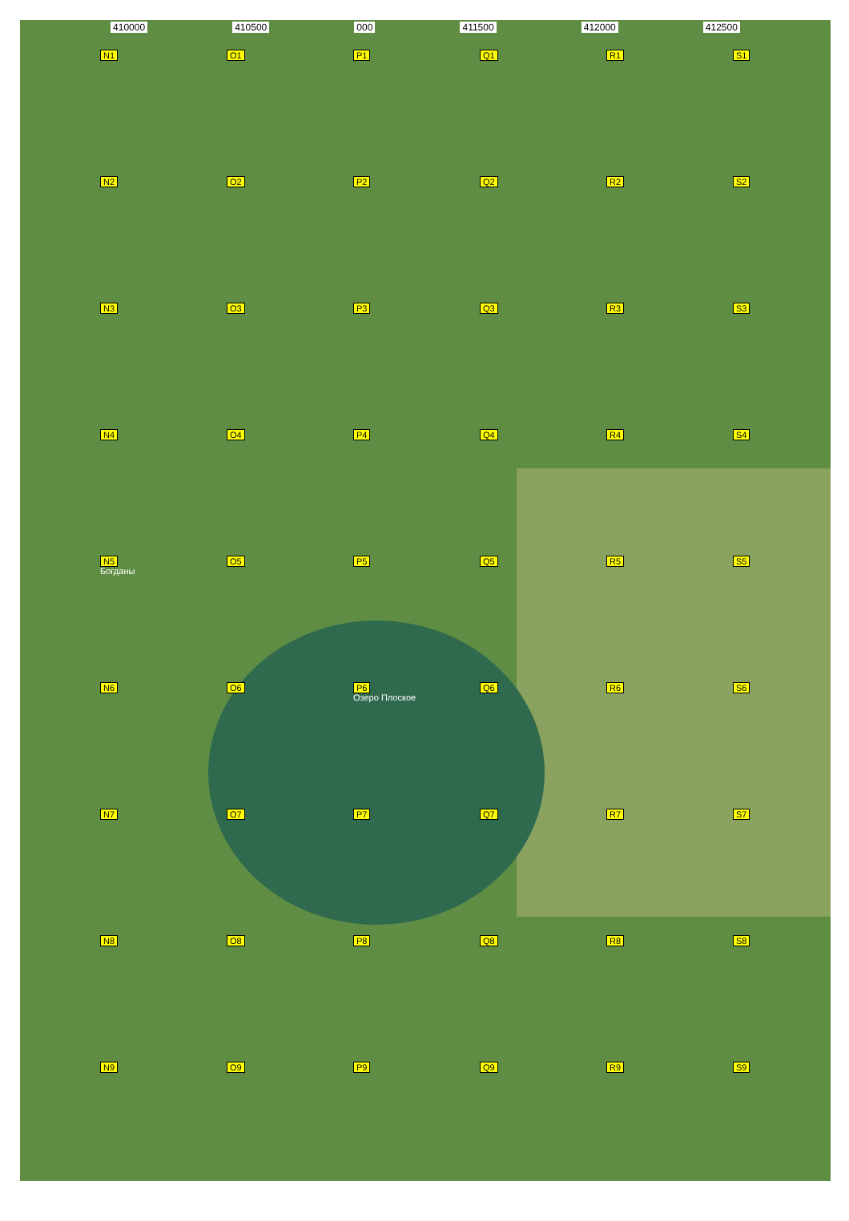410000 410500 000 411500 412000 412500
N1
O1
P1
Q1
R1
S1
N2
O2
P2
Q2
R2
S2
N3
O3
P3
Q3
R3
S3
N4
O4
P4
Q4
R4
S4
N5
Богданы
O5
P5
Q5
R5
S5
N6
O6
P6
Озеро Плоское
Q6
R6
S6
N7
O7
P7
Q7
R7
S7
N8
O8
P8
Q8
R8
S8
N9
O9
P9
Q9
R9
S9